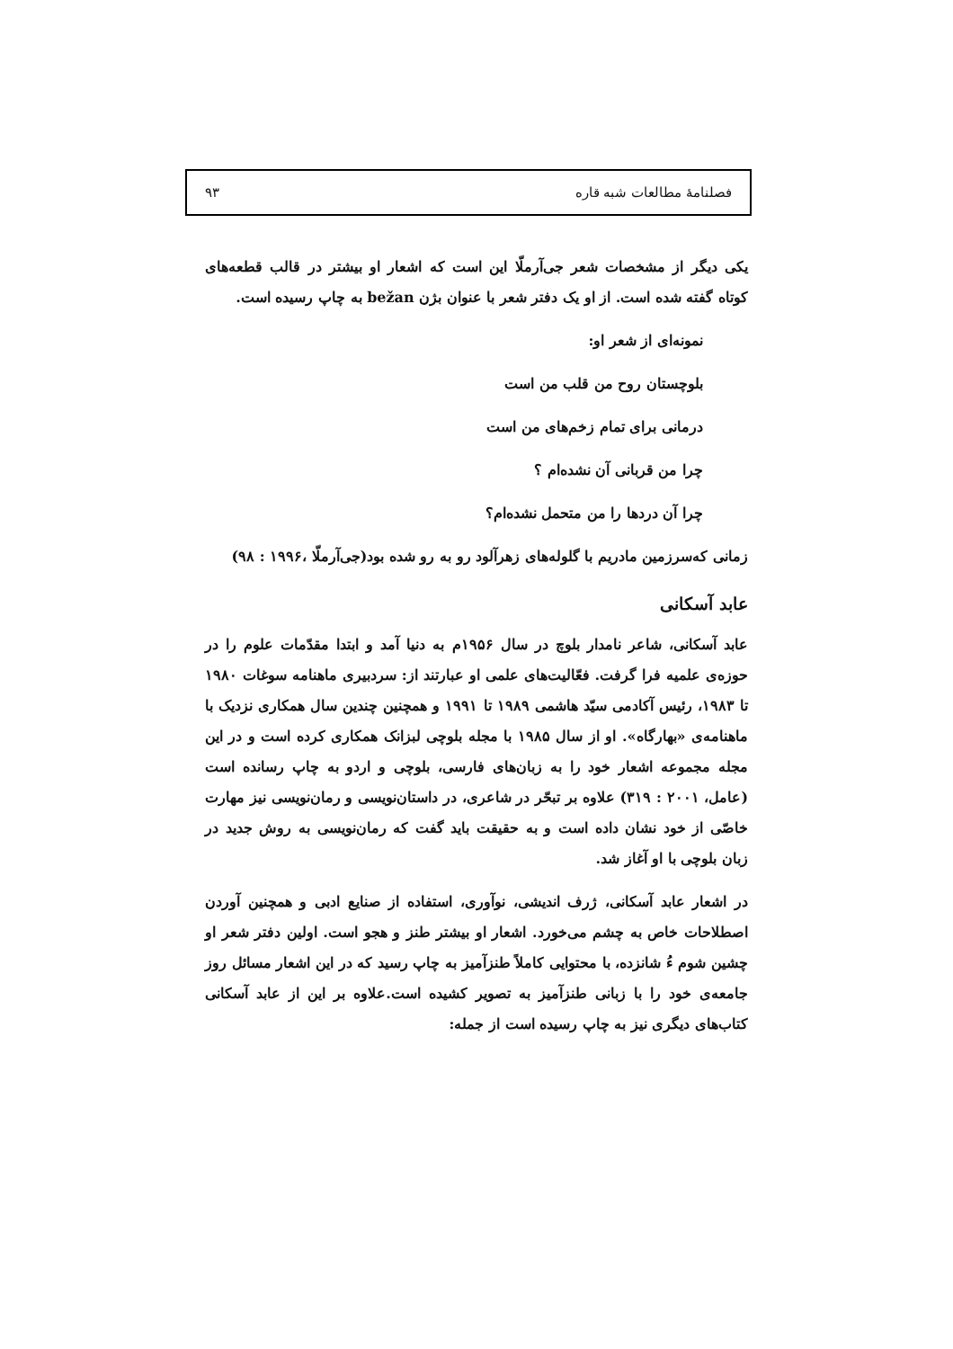فصلنامهٔ مطالعات شبه قاره ۹۳
یکی دیگر از مشخصات شعر جی‌آرملّا این است که اشعار او بیشتر در قالب قطعه‌های کوتاه گفته شده است. از او یک دفتر شعر با عنوان بژن bežan به چاپ رسیده است.
نمونه‌ای از شعر او:
بلوچستان روح من قلب من است
درمانی برای تمام زخم‌های من است
چرا من قربانی آن نشده‌ام ؟
چرا آن دردها را من متحمل نشده‌ام؟
زمانی که‌سرزمین مادریم با گلوله‌های زهرآلود رو به رو شده بود(جی‌آرملّا ،۱۹۹۶ : ۹۸)
عابد آسکانی
عابد آسکانی، شاعر نامدار بلوچ در سال ۱۹۵۶م به دنیا آمد و ابتدا مقدّمات علوم را در حوزه‌ی علمیه فرا گرفت. فعّالیت‌های علمی او عبارتند از: سردبیری ماهنامه سوغات ۱۹۸۰ تا ۱۹۸۳، رئیس آکادمی سیّد هاشمی ۱۹۸۹ تا ۱۹۹۱ و همچنین چندین سال همکاری نزدیک با ماهنامه‌ی «بهارگاه». او از سال ۱۹۸۵ با مجله بلوچی لبزانک همکاری کرده است و در این مجله مجموعه اشعار خود را به زبان‌های فارسی، بلوچی و اردو به چاپ رسانده است (عامل، ۲۰۰۱ : ۳۱۹) علاوه بر تبحّر در شاعری، در داستان‌نویسی و رمان‌نویسی نیز مهارت خاصّی از خود نشان داده است و به حقیقت باید گفت که رمان‌نویسی به روش جدید در زبان بلوچی با او آغاز شد.
در اشعار عابد آسکانی، ژرف اندیشی، نوآوری، استفاده از صنایع ادبی و همچنین آوردن اصطلاحات خاص به چشم می‌خورد. اشعار او بیشتر طنز و هجو است. اولین دفتر شعر او چشین شوم ءُ شانزده، با محتوایی کاملاً طنزآمیز به چاپ رسید که در این اشعار مسائل روز جامعه‌ی خود را با زبانی طنزآمیز به تصویر کشیده است.علاوه بر این از عابد آسکانی کتاب‌های دیگری نیز به چاپ رسیده است از جمله: